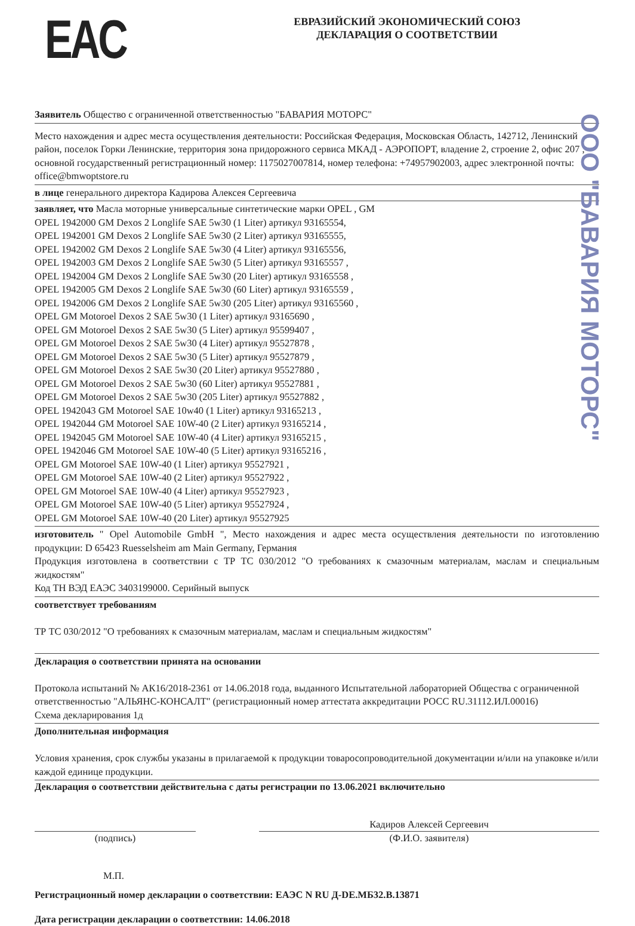EAC
ЕВРАЗИЙСКИЙ ЭКОНОМИЧЕСКИЙ СОЮЗ
ДЕКЛАРАЦИЯ О СООТВЕТСТВИИ
Заявитель Общество с ограниченной ответственностью "БАВАРИЯ МОТОРС"
Место нахождения и адрес места осуществления деятельности: Российская Федерация, Московская Область, 142712, Ленинский район, поселок Горки Ленинские, территория зона придорожного сервиса МКАД - АЭРОПОРТ, владение 2, строение 2, офис 207 , основной государственный регистрационный номер: 1175027007814, номер телефона: +74957902003, адрес электронной почты: office@bmwoptstore.ru
в лице генерального директора Кадирова Алексея Сергеевича
заявляет, что Масла моторные универсальные синтетические марки OPEL , GM
OPEL 1942000 GM Dexos 2 Longlife SAE 5w30 (1 Liter) артикул 93165554,
OPEL 1942001 GM Dexos 2 Longlife SAE 5w30 (2 Liter) артикул 93165555,
OPEL 1942002 GM Dexos 2 Longlife SAE 5w30 (4 Liter) артикул 93165556,
OPEL 1942003 GM Dexos 2 Longlife SAE 5w30 (5 Liter) артикул 93165557 ,
OPEL 1942004 GM Dexos 2 Longlife SAE 5w30 (20 Liter) артикул 93165558 ,
OPEL 1942005 GM Dexos 2 Longlife SAE 5w30 (60 Liter) артикул 93165559 ,
OPEL 1942006 GM Dexos 2 Longlife SAE 5w30 (205 Liter) артикул 93165560 ,
OPEL GM Motoroel Dexos 2 SAE 5w30 (1 Liter) артикул 93165690 ,
OPEL GM Motoroel Dexos 2 SAE 5w30 (5 Liter) артикул 95599407 ,
OPEL GM Motoroel Dexos 2 SAE 5w30 (4 Liter) артикул 95527878 ,
OPEL GM Motoroel Dexos 2 SAE 5w30 (5 Liter) артикул 95527879 ,
OPEL GM Motoroel Dexos 2 SAE 5w30 (20 Liter) артикул 95527880 ,
OPEL GM Motoroel Dexos 2 SAE 5w30 (60 Liter) артикул 95527881 ,
OPEL GM Motoroel Dexos 2 SAE 5w30 (205 Liter) артикул 95527882 ,
OPEL 1942043 GM Motoroel SAE 10w40 (1 Liter) артикул 93165213 ,
OPEL 1942044 GM Motoroel SAE 10W-40 (2 Liter) артикул 93165214 ,
OPEL 1942045 GM Motoroel SAE 10W-40 (4 Liter) артикул 93165215 ,
OPEL 1942046 GM Motoroel SAE 10W-40 (5 Liter) артикул 93165216 ,
OPEL GM Motoroel SAE 10W-40 (1 Liter) артикул 95527921 ,
OPEL GM Motoroel SAE 10W-40 (2 Liter) артикул 95527922 ,
OPEL GM Motoroel SAE 10W-40 (4 Liter) артикул 95527923 ,
OPEL GM Motoroel SAE 10W-40 (5 Liter) артикул 95527924 ,
OPEL GM Motoroel SAE 10W-40 (20 Liter) артикул 95527925
изготовитель " Opel Automobile GmbH ", Место нахождения и адрес места осуществления деятельности по изготовлению продукции: D 65423 Ruesselsheim am Main Germany, Германия
Продукция изготовлена в соответствии с ТР ТС 030/2012 "О требованиях к смазочным материалам, маслам и специальным жидкостям"
Код ТН ВЭД ЕАЭС 3403199000. Серийный выпуск
соответствует требованиям
ТР ТС 030/2012 "О требованиях к смазочным материалам, маслам и специальным жидкостям"
Декларация о соответствии принята на основании
Протокола испытаний № АК16/2018-2361 от 14.06.2018 года, выданного Испытательной лабораторией Общества с ограниченной ответственностью "АЛЬЯНС-КОНСАЛТ" (регистрационный номер аттестата аккредитации РОСС RU.31112.ИЛ.00016)
Схема декларирования 1д
Дополнительная информация
Условия хранения, срок службы указаны в прилагаемой к продукции товаросопроводительной документации и/или на упаковке и/или каждой единице продукции.
Декларация о соответствии действительна с даты регистрации по 13.06.2021 включительно
(подпись)
Кадиров Алексей Сергеевич
(Ф.И.О. заявителя)
М.П.
Регистрационный номер декларации о соответствии: ЕАЭС N RU Д-DE.МБ32.В.13871
Дата регистрации декларации о соответствии: 14.06.2018
ООО "БАВАРИЯ МОТОРС"